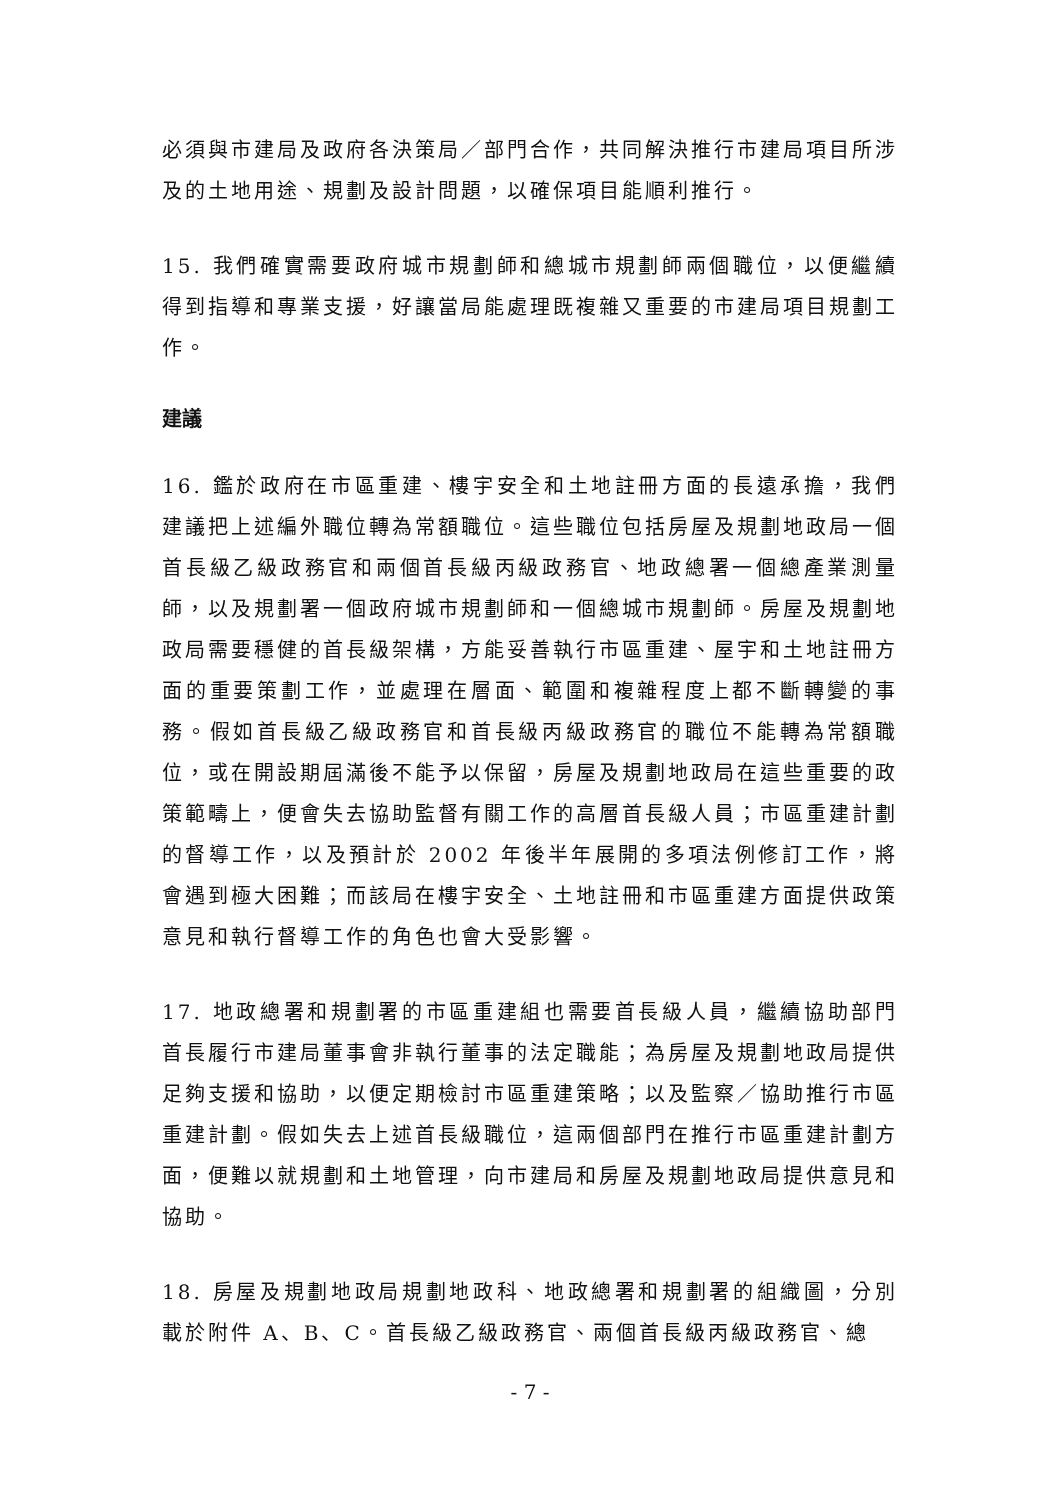必須與市建局及政府各決策局／部門合作，共同解決推行市建局項目所涉及的土地用途、規劃及設計問題，以確保項目能順利推行。
15. 我們確實需要政府城市規劃師和總城市規劃師兩個職位，以便繼續得到指導和專業支援，好讓當局能處理既複雜又重要的市建局項目規劃工作。
建議
16. 鑑於政府在市區重建、樓宇安全和土地註冊方面的長遠承擔，我們建議把上述編外職位轉為常額職位。這些職位包括房屋及規劃地政局一個首長級乙級政務官和兩個首長級丙級政務官、地政總署一個總產業測量師，以及規劃署一個政府城市規劃師和一個總城市規劃師。房屋及規劃地政局需要穩健的首長級架構，方能妥善執行市區重建、屋宇和土地註冊方面的重要策劃工作，並處理在層面、範圍和複雜程度上都不斷轉變的事務。假如首長級乙級政務官和首長級丙級政務官的職位不能轉為常額職位，或在開設期屆滿後不能予以保留，房屋及規劃地政局在這些重要的政策範疇上，便會失去協助監督有關工作的高層首長級人員；市區重建計劃的督導工作，以及預計於 2002 年後半年展開的多項法例修訂工作，將會遇到極大困難；而該局在樓宇安全、土地註冊和市區重建方面提供政策意見和執行督導工作的角色也會大受影響。
17. 地政總署和規劃署的市區重建組也需要首長級人員，繼續協助部門首長履行市建局董事會非執行董事的法定職能；為房屋及規劃地政局提供足夠支援和協助，以便定期檢討市區重建策略；以及監察／協助推行市區重建計劃。假如失去上述首長級職位，這兩個部門在推行市區重建計劃方面，便難以就規劃和土地管理，向市建局和房屋及規劃地政局提供意見和協助。
18. 房屋及規劃地政局規劃地政科、地政總署和規劃署的組織圖，分別載於附件 A、B、C。首長級乙級政務官、兩個首長級丙級政務官、總
- 7 -